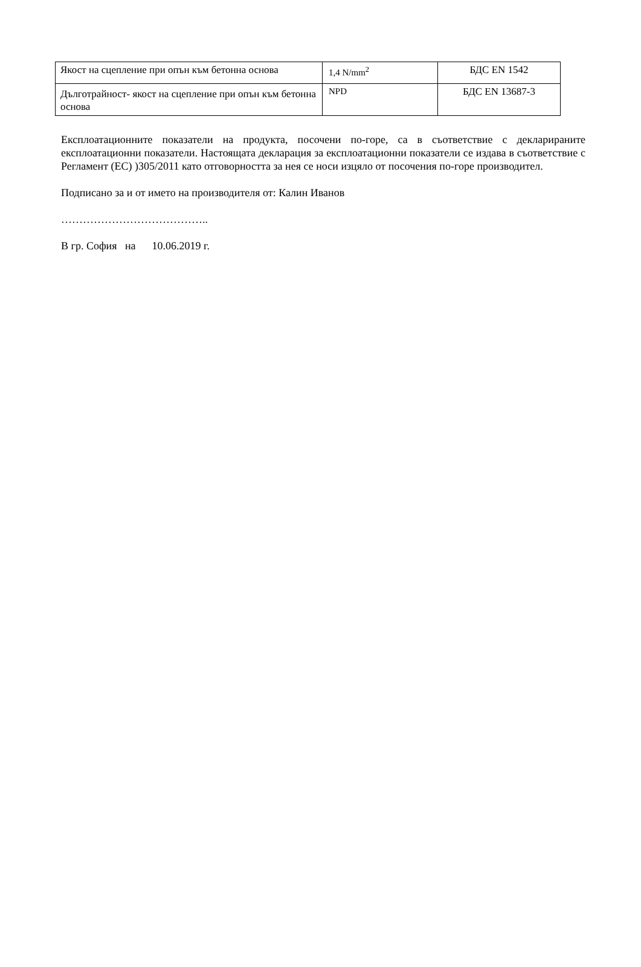| Якост на сцепление при опън към бетонна основа | 1,4 N/mm<sup>2</sup> | БДС EN 1542 |
| Дълготрайност- якост на сцепление при опън към бетонна основа | NPD | БДС EN 13687-3 |
Експлоатационните показатели на продукта, посочени по-горе, са в съответствие с декларираните експлоатационни показатели. Настоящата декларация за експлоатационни показатели се издава в съответствие с Регламент (ЕС) )305/2011 като отговорността за нея се носи изцяло от посочения по-горе производител.
Подписано за и от името на производителя от: Калин Иванов
…………………………………..
В гр. София на 10.06.2019 г.